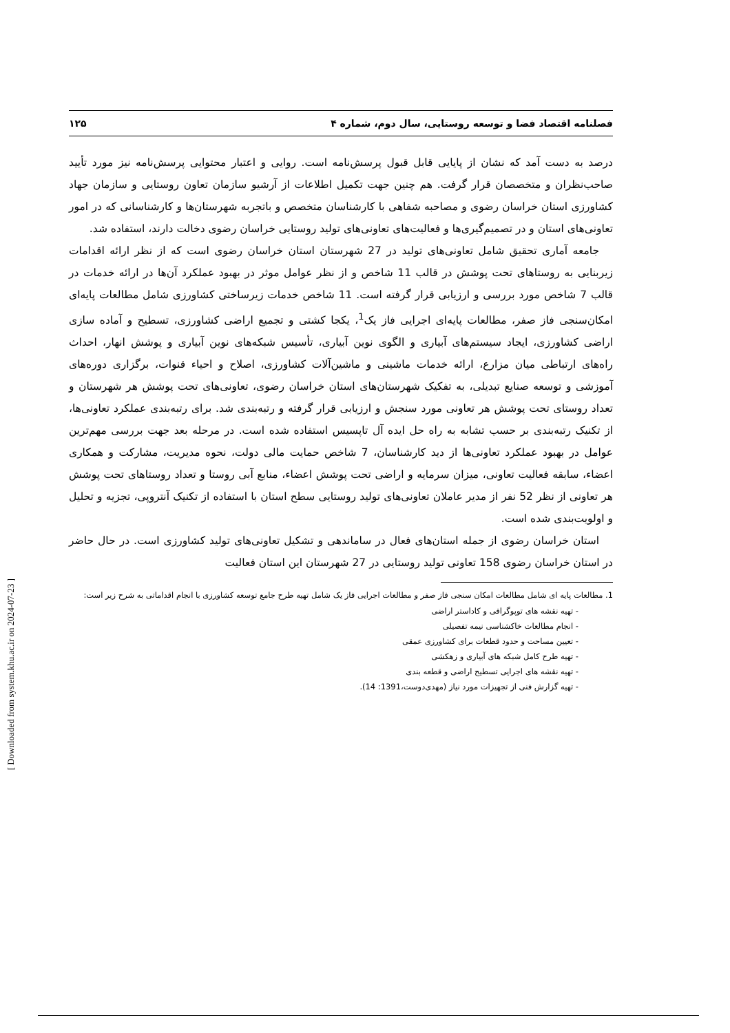فصلنامه اقتصاد فضا و توسعه روستایی، سال دوم، شماره ۴ ۱۲۵
درصد به دست آمد که نشان از پایایی قابل قبول پرسش‌نامه است. روایی و اعتبار محتوایی پرسش‌نامه نیز مورد تأیید صاحب‌نظران و متخصصان قرار گرفت. هم چنین جهت تکمیل اطلاعات از آرشیو سازمان تعاون روستایی و سازمان جهاد کشاورزی استان خراسان رضوی و مصاحبه شفاهی با کارشناسان متخصص و باتجربه شهرستان‌ها و کارشناسانی که در امور تعاونی‌های استان و در تصمیم‌گیری‌ها و فعالیت‌های تعاونی‌های تولید روستایی خراسان رضوی دخالت دارند، استفاده شد.
جامعه آماری تحقیق شامل تعاونی‌های تولید در 27 شهرستان استان خراسان رضوی است که از نظر ارائه اقدامات زیربنایی به روستاهای تحت پوشش در قالب 11 شاخص و از نظر عوامل موثر در بهبود عملکرد آن‌ها در ارائه خدمات در قالب 7 شاخص مورد بررسی و ارزیابی قرار گرفته است. 11 شاخص خدمات زیرساختی کشاورزی شامل مطالعات پایه‌ای امکان‌سنجی فاز صفر، مطالعات پایه‌ای اجرایی فاز یک<sup>1</sup>، یکجا کشتی و تجمیع اراضی کشاورزی، تسطیح و آماده سازی اراضی کشاورزی، ایجاد سیستم‌های آبیاری و الگوی نوین آبیاری، تأسیس شبکه‌های نوین آبیاری و پوشش انهار، احداث راه‌های ارتباطی میان مزارع، ارائه خدمات ماشینی و ماشین‌آلات کشاورزی، اصلاح و احیاء قنوات، برگزاری دوره‌های آموزشی و توسعه صنایع تبدیلی، به تفکیک شهرستان‌های استان خراسان رضوی، تعاونی‌های تحت پوشش هر شهرستان و تعداد روستای تحت پوشش هر تعاونی مورد سنجش و ارزیابی قرار گرفته و رتبه‌بندی شد. برای رتبه‌بندی عملکرد تعاونی‌ها، از تکنیک رتبه‌بندی بر حسب تشابه به راه حل ایده آل تاپسیس استفاده شده است. در مرحله بعد جهت بررسی مهم‌ترین عوامل در بهبود عملکرد تعاونی‌ها از دید کارشناسان، 7 شاخص حمایت مالی دولت، نحوه مدیریت، مشارکت و همکاری اعضاء، سابقه فعالیت تعاونی، میزان سرمایه و اراضی تحت پوشش اعضاء، منابع آبی روستا و تعداد روستاهای تحت پوشش هر تعاونی از نظر 52 نفر از مدیر عاملان تعاونی‌های تولید روستایی سطح استان با استفاده از تکنیک آنتروپی، تجزیه و تحلیل و اولویت‌بندی شده است.
استان خراسان رضوی از جمله استان‌های فعال در ساماندهی و تشکیل تعاونی‌های تولید کشاورزی است. در حال حاضر در استان خراسان رضوی 158 تعاونی تولید روستایی در 27 شهرستان این استان فعالیت
1. مطالعات پایه ای شامل مطالعات امکان سنجی فاز صفر و مطالعات اجرایی فاز یک شامل تهیه طرح جامع توسعه کشاورزی با انجام اقداماتی به شرح زیر است:
- تهیه نقشه های توپوگرافی و کاداستر اراضی
- انجام مطالعات خاکشناسی نیمه تفصیلی
- تعیین مساحت و حدود قطعات برای کشاورزی عمقی
- تهیه طرح کامل شبکه های آبیاری و زهکشی
- تهیه نقشه های اجرایی تسطیح اراضی و قطعه بندی
- تهیه گزارش فنی از تجهیزات مورد نیاز (مهدی‌دوست،1391: 14).
[ Downloaded from system.khu.ac.ir on 2024-07-23 ]